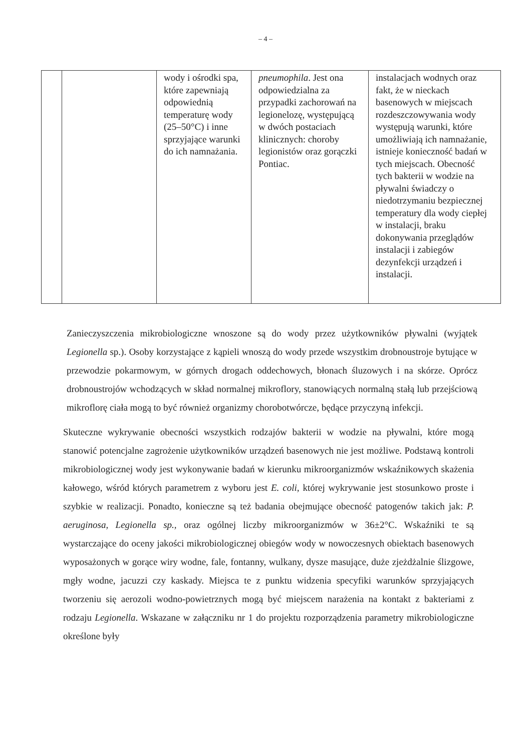– 4 –
| | | wody i ośrodki spa, które zapewniają odpowiednią temperaturę wody (25–50°C) i inne sprzyjające warunki do ich namnażania. | pneumophila . Jest ona odpowiedzialna za przypadki zachorowań na legionelozę, występującą w dwóch postaciach klinicznych: choroby legionistów oraz gorączki Pontiac. | instalacjach wodnych oraz fakt, że w nieckach basenowych w miejscach rozdeszczowywania wody występują warunki, które umożliwiają ich namnażanie, istnieje konieczność badań w tych miejscach. Obecność tych bakterii w wodzie na pływalni świadczy o niedotrzymaniu bezpiecznej temperatury dla wody ciepłej w instalacji, braku dokonywania przeglądów instalacji i zabiegów dezynfekcji urządzeń i instalacji. |
Zanieczyszczenia mikrobiologiczne wnoszone są do wody przez użytkowników pływalni (wyjątek Legionella sp.). Osoby korzystające z kąpieli wnoszą do wody przede wszystkim drobnoustroje bytujące w przewodzie pokarmowym, w górnych drogach oddechowych, błonach śluzowych i na skórze. Oprócz drobnoustrojów wchodzących w skład normalnej mikroflory, stanowiących normalną stałą lub przejściową mikroflorę ciała mogą to być również organizmy chorobotwórcze, będące przyczyną infekcji.
Skuteczne wykrywanie obecności wszystkich rodzajów bakterii w wodzie na pływalni, które mogą stanowić potencjalne zagrożenie użytkowników urządzeń basenowych nie jest możliwe. Podstawą kontroli mikrobiologicznej wody jest wykonywanie badań w kierunku mikroorganizmów wskaźnikowych skażenia kałowego, wśród których parametrem z wyboru jest E. coli, której wykrywanie jest stosunkowo proste i szybkie w realizacji. Ponadto, konieczne są też badania obejmujące obecność patogenów takich jak: P. aeruginosa, Legionella sp., oraz ogólnej liczby mikroorganizmów w 36±2°C. Wskaźniki te są wystarczające do oceny jakości mikrobiologicznej obiegów wody w nowoczesnych obiektach basenowych wyposażonych w gorące wiry wodne, fale, fontanny, wulkany, dysze masujące, duże zjeżdżalnie ślizgowe, mgły wodne, jacuzzi czy kaskady. Miejsca te z punktu widzenia specyfiki warunków sprzyjających tworzeniu się aerozoli wodno-powietrznych mogą być miejscem narażenia na kontakt z bakteriami z rodzaju Legionella. Wskazane w załączniku nr 1 do projektu rozporządzenia parametry mikrobiologiczne określone były